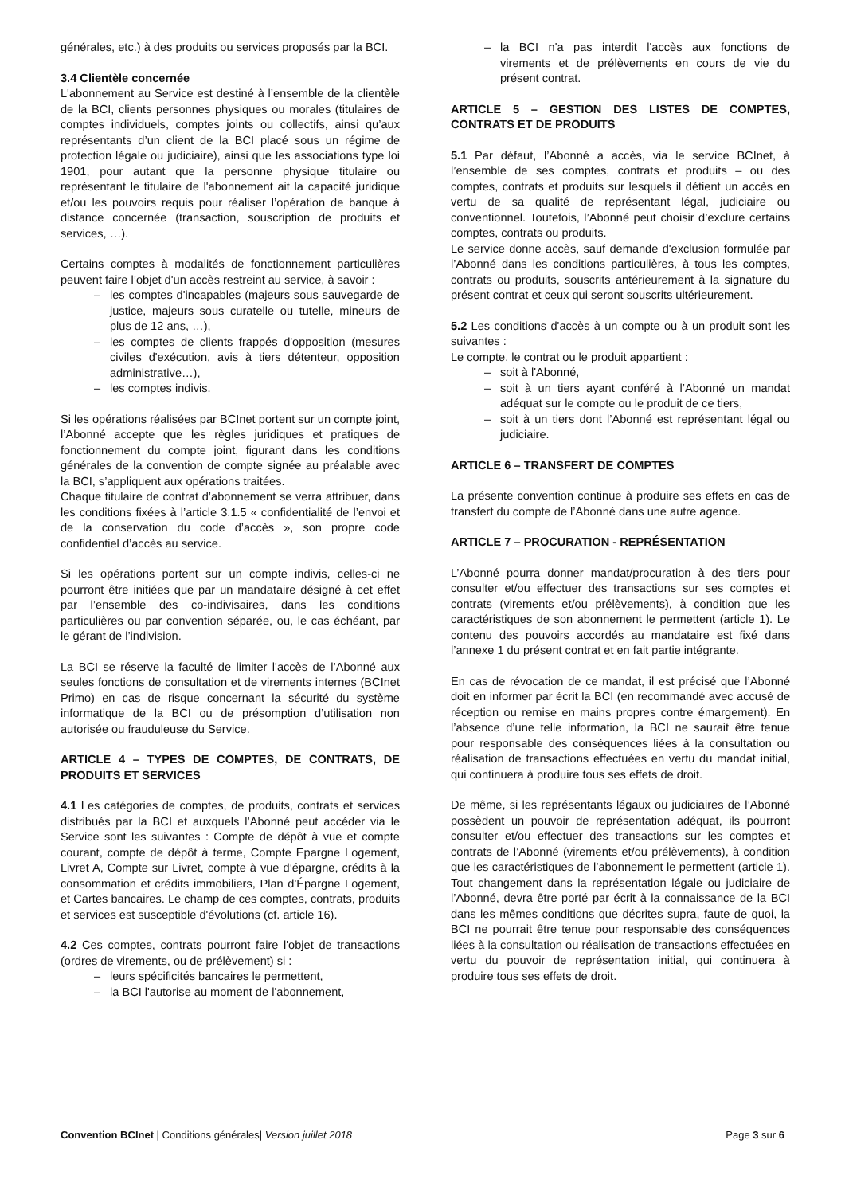générales, etc.) à des produits ou services proposés par la BCI.
3.4 Clientèle concernée
L'abonnement au Service est destiné à l’ensemble de la clientèle de la BCI, clients personnes physiques ou morales (titulaires de comptes individuels, comptes joints ou collectifs, ainsi qu’aux représentants d’un client de la BCI placé sous un régime de protection légale ou judiciaire), ainsi que les associations type loi 1901, pour autant que la personne physique titulaire ou représentant le titulaire de l'abonnement ait la capacité juridique et/ou les pouvoirs requis pour réaliser l’opération de banque à distance concernée (transaction, souscription de produits et services, …).
Certains comptes à modalités de fonctionnement particulières peuvent faire l’objet d'un accès restreint au service, à savoir :
– les comptes d'incapables (majeurs sous sauvegarde de justice, majeurs sous curatelle ou tutelle, mineurs de plus de 12 ans, …),
– les comptes de clients frappés d'opposition (mesures civiles d'exécution, avis à tiers détenteur, opposition administrative…),
– les comptes indivis.
Si les opérations réalisées par BCInet portent sur un compte joint, l’Abonné accepte que les règles juridiques et pratiques de fonctionnement du compte joint, figurant dans les conditions générales de la convention de compte signée au préalable avec la BCI, s’appliquent aux opérations traitées.
Chaque titulaire de contrat d’abonnement se verra attribuer, dans les conditions fixées à l’article 3.1.5 « confidentialité de l’envoi et de la conservation du code d’accès », son propre code confidentiel d’accès au service.
Si les opérations portent sur un compte indivis, celles-ci ne pourront être initiées que par un mandataire désigné à cet effet par l’ensemble des co-indivisaires, dans les conditions particulières ou par convention séparée, ou, le cas échéant, par le gérant de l’indivision.
La BCI se réserve la faculté de limiter l'accès de l’Abonné aux seules fonctions de consultation et de virements internes (BCInet Primo) en cas de risque concernant la sécurité du système informatique de la BCI ou de présomption d’utilisation non autorisée ou frauduleuse du Service.
ARTICLE 4 – TYPES DE COMPTES, DE CONTRATS, DE PRODUITS ET SERVICES
4.1 Les catégories de comptes, de produits, contrats et services distribués par la BCI et auxquels l’Abonné peut accéder via le Service sont les suivantes : Compte de dépôt à vue et compte courant, compte de dépôt à terme, Compte Epargne Logement, Livret A, Compte sur Livret, compte à vue d’épargne, crédits à la consommation et crédits immobiliers, Plan d'Épargne Logement, et Cartes bancaires. Le champ de ces comptes, contrats, produits et services est susceptible d'évolutions (cf. article 16).
4.2 Ces comptes, contrats pourront faire l'objet de transactions (ordres de virements, ou de prélèvement) si :
– leurs spécificités bancaires le permettent,
– la BCI l'autorise au moment de l'abonnement,
– la BCI n'a pas interdit l'accès aux fonctions de virements et de prélèvements en cours de vie du présent contrat.
ARTICLE 5 – GESTION DES LISTES DE COMPTES, CONTRATS ET DE PRODUITS
5.1 Par défaut, l’Abonné a accès, via le service BCInet, à l’ensemble de ses comptes, contrats et produits – ou des comptes, contrats et produits sur lesquels il détient un accès en vertu de sa qualité de représentant légal, judiciaire ou conventionnel. Toutefois, l’Abonné peut choisir d’exclure certains comptes, contrats ou produits.
Le service donne accès, sauf demande d'exclusion formulée par l’Abonné dans les conditions particulières, à tous les comptes, contrats ou produits, souscrits antérieurement à la signature du présent contrat et ceux qui seront souscrits ultérieurement.
5.2 Les conditions d'accès à un compte ou à un produit sont les suivantes :
Le compte, le contrat ou le produit appartient :
– soit à l'Abonné,
– soit à un tiers ayant conféré à l’Abonné un mandat adéquat sur le compte ou le produit de ce tiers,
– soit à un tiers dont l’Abonné est représentant légal ou judiciaire.
ARTICLE 6 – TRANSFERT DE COMPTES
La présente convention continue à produire ses effets en cas de transfert du compte de l’Abonné dans une autre agence.
ARTICLE 7 – PROCURATION - REPRÉSENTATION
L’Abonné pourra donner mandat/procuration à des tiers pour consulter et/ou effectuer des transactions sur ses comptes et contrats (virements et/ou prélèvements), à condition que les caractéristiques de son abonnement le permettent (article 1). Le contenu des pouvoirs accordés au mandataire est fixé dans l’annexe 1 du présent contrat et en fait partie intégrante.
En cas de révocation de ce mandat, il est précisé que l’Abonné doit en informer par écrit la BCI (en recommandé avec accusé de réception ou remise en mains propres contre émargement). En l’absence d’une telle information, la BCI ne saurait être tenue pour responsable des conséquences liées à la consultation ou réalisation de transactions effectuées en vertu du mandat initial, qui continuera à produire tous ses effets de droit.
De même, si les représentants légaux ou judiciaires de l’Abonné possèdent un pouvoir de représentation adéquat, ils pourront consulter et/ou effectuer des transactions sur les comptes et contrats de l’Abonné (virements et/ou prélèvements), à condition que les caractéristiques de l’abonnement le permettent (article 1). Tout changement dans la représentation légale ou judiciaire de l’Abonné, devra être porté par écrit à la connaissance de la BCI dans les mêmes conditions que décrites supra, faute de quoi, la BCI ne pourrait être tenue pour responsable des conséquences liées à la consultation ou réalisation de transactions effectuées en vertu du pouvoir de représentation initial, qui continuera à produire tous ses effets de droit.
Convention BCInet | Conditions générales| Version juillet 2018
Page 3 sur 6